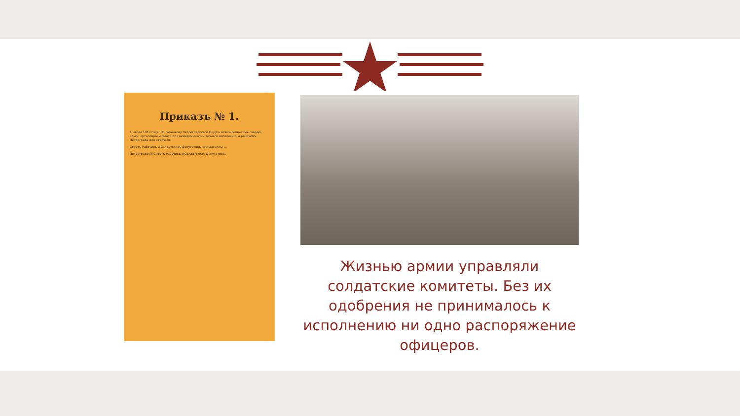Приказъ № 1.
1 марта 1917 года. По гарнизону Петроградскаго Округа всѣмъ солдатамъ гвардіи, арміи, артиллеріи и флота для немедленнаго и точнаго исполненія, а рабочимъ Петрограда для свѣдѣнія.
Совѣтъ Рабочихъ и Солдатскихъ Депутатовъ постановилъ: ...
Петроградскій Совѣтъ Рабочихъ и Солдатскихъ Депутатовъ.
Жизнью армии управляли солдатские комитеты. Без их одобрения не принималось к исполнению ни одно распоряжение офицеров.